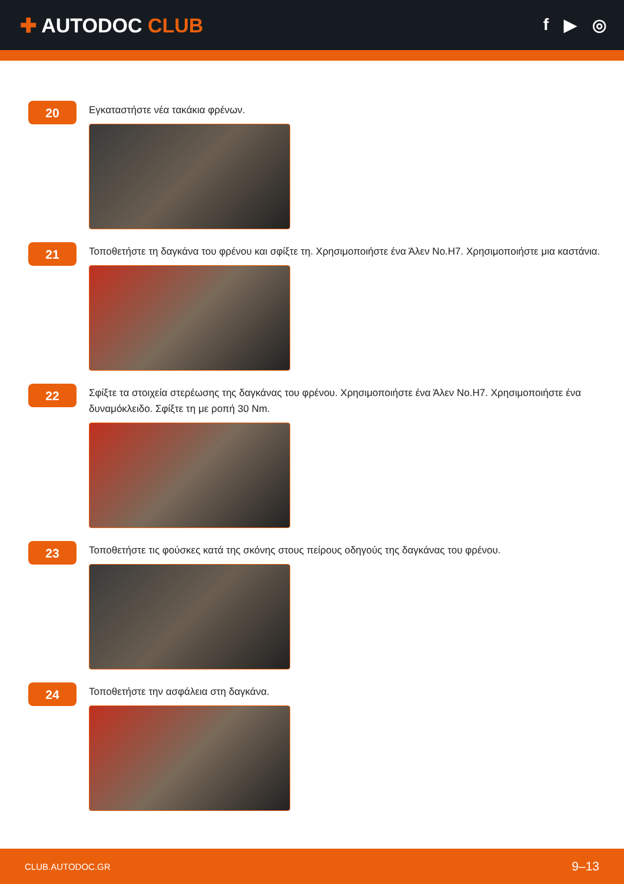✚ AUTODOC CLUB
f ▶ ◎
20
Εγκαταστήστε νέα τακάκια φρένων.
21
Τοποθετήστε τη δαγκάνα του φρένου και σφίξτε τη. Χρησιμοποιήστε ένα Άλεν No.H7. Χρησιμοποιήστε μια καστάνια.
22
Σφίξτε τα στοιχεία στερέωσης της δαγκάνας του φρένου. Χρησιμοποιήστε ένα Άλεν No.H7. Χρησιμοποιήστε ένα δυναμόκλειδο. Σφίξτε τη με ροπή 30 Nm.
23
Τοποθετήστε τις φούσκες κατά της σκόνης στους πείρους οδηγούς της δαγκάνας του φρένου.
24
Τοποθετήστε την ασφάλεια στη δαγκάνα.
CLUB.AUTODOC.GR 9–13